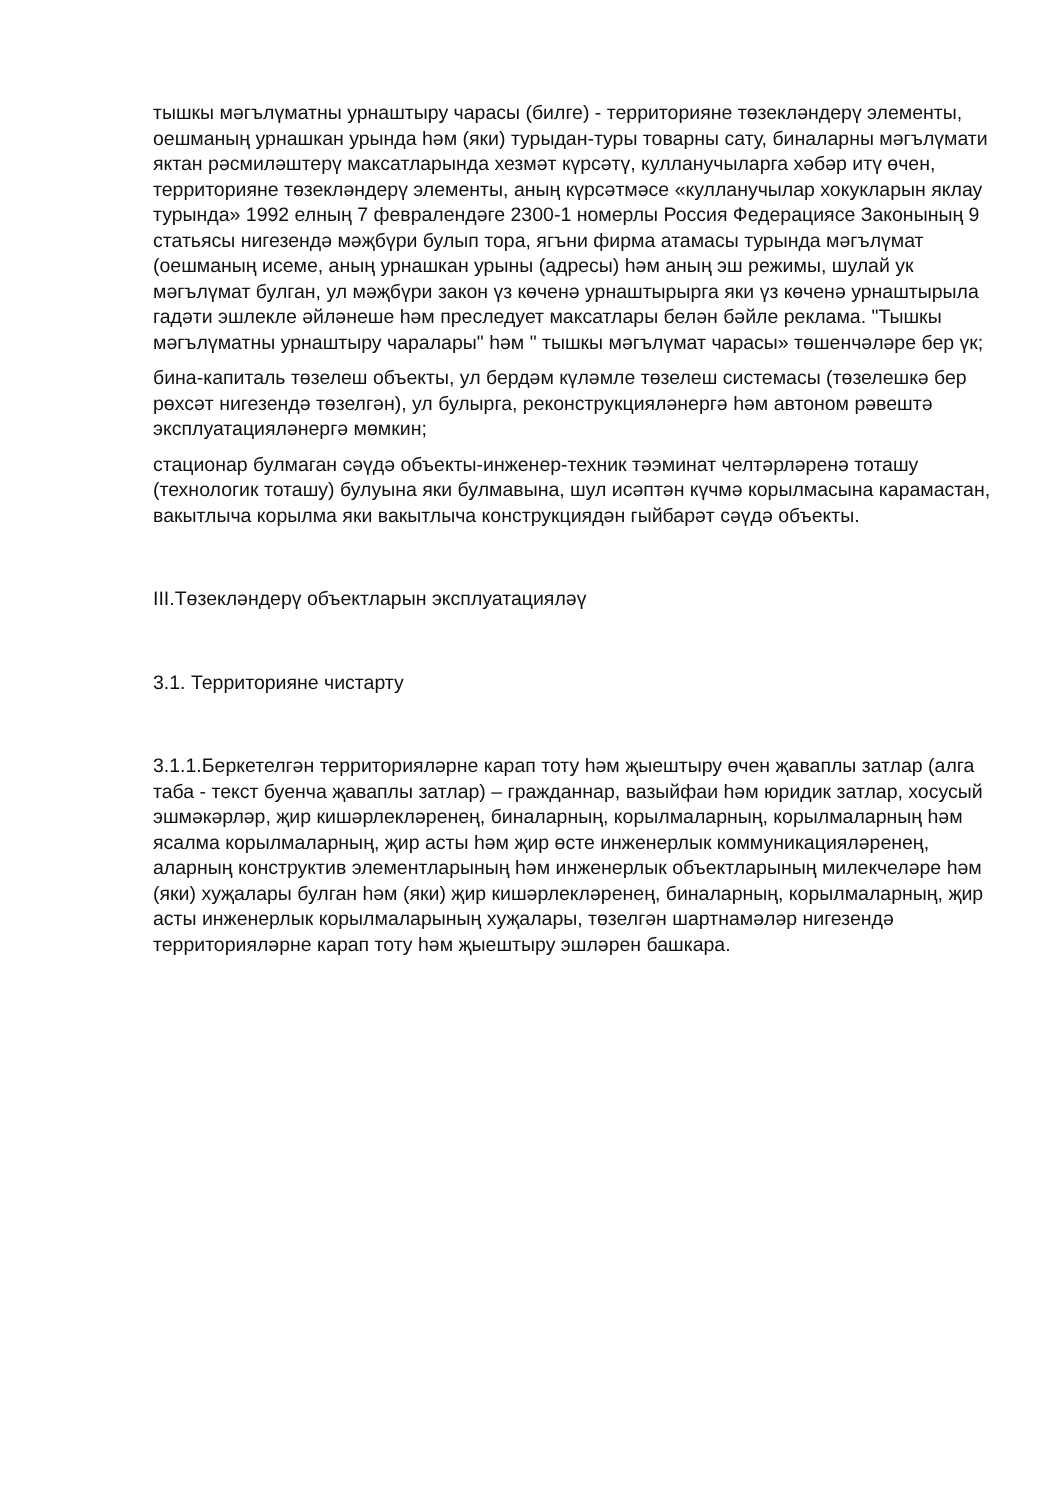тышкы мәгълүматны урнаштыру чарасы (билге) - территорияне төзекләндерү элементы, оешманың урнашкан урында һәм (яки) турыдан-туры товарны сату, биналарны мәгълүмати яктан рәсмиләштерү максатларында хезмәт күрсәтү, кулланучыларга хәбәр итү өчен, территорияне төзекләндерү элементы, аның күрсәтмәсе «кулланучылар хокукларын яклау турында» 1992 елның 7 февралендәге 2300-1 номерлы Россия Федерациясе Законының 9 статьясы нигезендә мәҗбүри булып тора, ягъни фирма атамасы турында мәгълүмат (оешманың исеме, аның урнашкан урыны (адресы) һәм аның эш режимы, шулай ук мәгълүмат булган, ул мәҗбүри закон үз көченә урнаштырырга яки үз көченә урнаштырыла гадәти эшлекле әйләнеше һәм преследует максатлары белән бәйле реклама. "Тышкы мәгълүматны урнаштыру чаралары" һәм " тышкы мәгълүмат чарасы» төшенчәләре бер үк;
бина-капиталь төзелеш объекты, ул бердәм күләмле төзелеш системасы (төзелешкә бер рөхсәт нигезендә төзелгән), ул булырга, реконструкцияләнергә һәм автоном рәвештә эксплуатацияләнергә мөмкин;
стационар булмаган сәүдә объекты-инженер-техник тәэминат челтәрләренә тоташу (технологик тоташу) булуына яки булмавына, шул исәптән күчмә корылмасына карамастан, вакытлыча корылма яки вакытлыча конструкциядән гыйбарәт сәүдә объекты.
III.Төзекләндерү объектларын эксплуатацияләү
3.1. Территорияне чистарту
3.1.1.Беркетелгән территорияләрне карап тоту һәм җыештыру өчен җаваплы затлар (алга таба - текст буенча җаваплы затлар) – гражданнар, вазыйфаи һәм юридик затлар, хосусый эшмәкәрләр, җир кишәрлекләренең, биналарның, корылмаларның, корылмаларның һәм ясалма корылмаларның, җир асты һәм җир өсте инженерлык коммуникацияләренең, аларның конструктив элементларының һәм инженерлык объектларының милекчеләре һәм (яки) хуҗалары булган һәм (яки) җир кишәрлекләренең, биналарның, корылмаларның, җир асты инженерлык корылмаларының хуҗалары, төзелгән шартнамәләр нигезендә территорияләрне карап тоту һәм җыештыру эшләрен башкара.